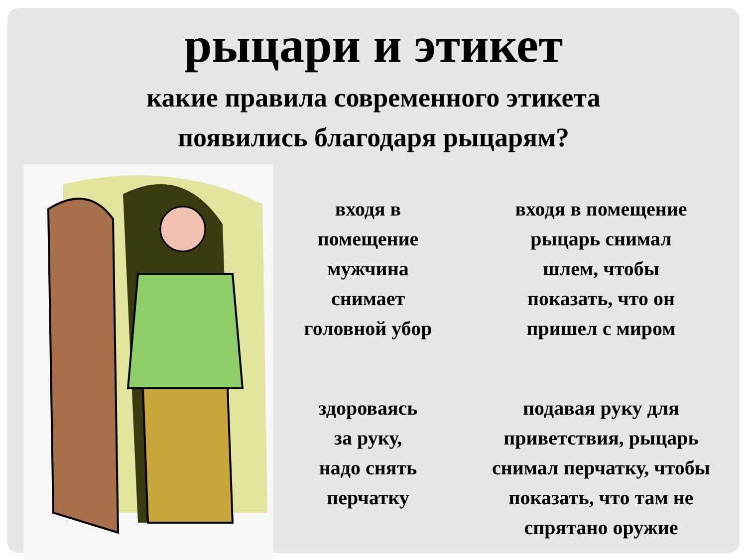рыцари и этикет
какие правила современного этикета
появились благодаря рыцарям?
входя в
помещение
мужчина
снимает
головной убор
входя в помещение
рыцарь снимал
шлем, чтобы
показать, что он
пришел с миром
здороваясь
за руку,
надо снять
перчатку
подавая руку для
приветствия, рыцарь
снимал перчатку, чтобы
показать, что там не
спрятано оружие